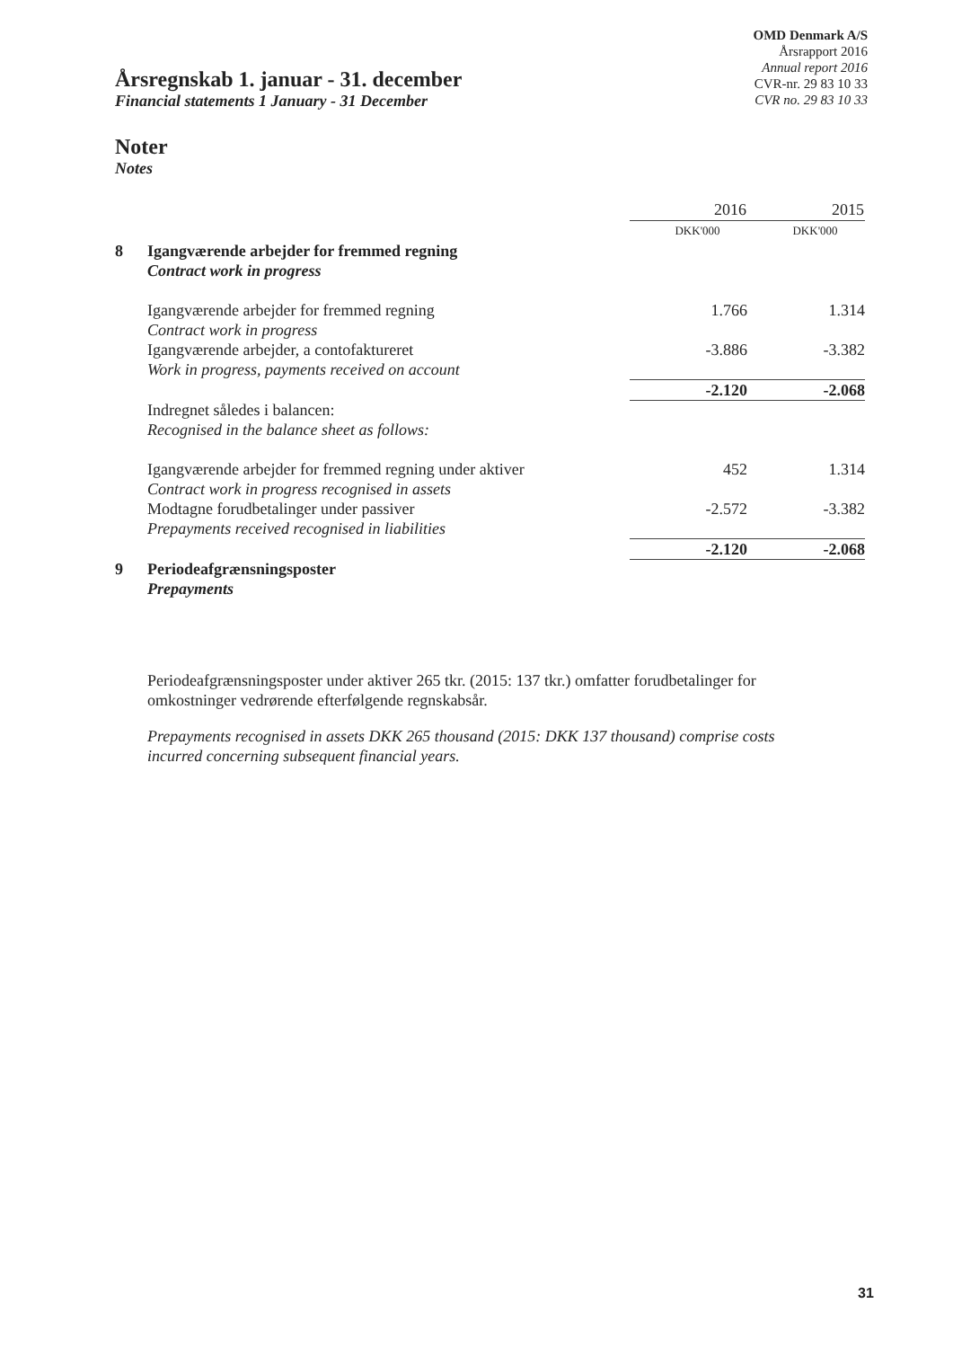OMD Denmark A/S
Årsrapport 2016
Annual report 2016
CVR-nr. 29 83 10 33
CVR no. 29 83 10 33
Årsregnskab 1. januar - 31. december
Financial statements 1 January - 31 December
Noter
Notes
| | | 2016 | 2015 |
| --- | --- | --- | --- |
| | | DKK'000 | DKK'000 |
| 8 | Igangværende arbejder for fremmed regning Contract work in progress | | |
| | Igangværende arbejder for fremmed regning Contract work in progress | 1.766 | 1.314 |
| | Igangværende arbejder, a contofaktureret Work in progress, payments received on account | -3.886 | -3.382 |
| | | -2.120 | -2.068 |
| | Indregnet således i balancen: Recognised in the balance sheet as follows: | | |
| | Igangværende arbejder for fremmed regning under aktiver Contract work in progress recognised in assets | 452 | 1.314 |
| | Modtagne forudbetalinger under passiver Prepayments received recognised in liabilities | -2.572 | -3.382 |
| | | -2.120 | -2.068 |
| 9 | Periodeafgrænsningsposter Prepayments | | |
Periodeafgrænsningsposter under aktiver 265 tkr. (2015: 137 tkr.) omfatter forudbetalinger for omkostninger vedrørende efterfølgende regnskabsår.
Prepayments recognised in assets DKK 265 thousand (2015: DKK 137 thousand) comprise costs incurred concerning subsequent financial years.
31